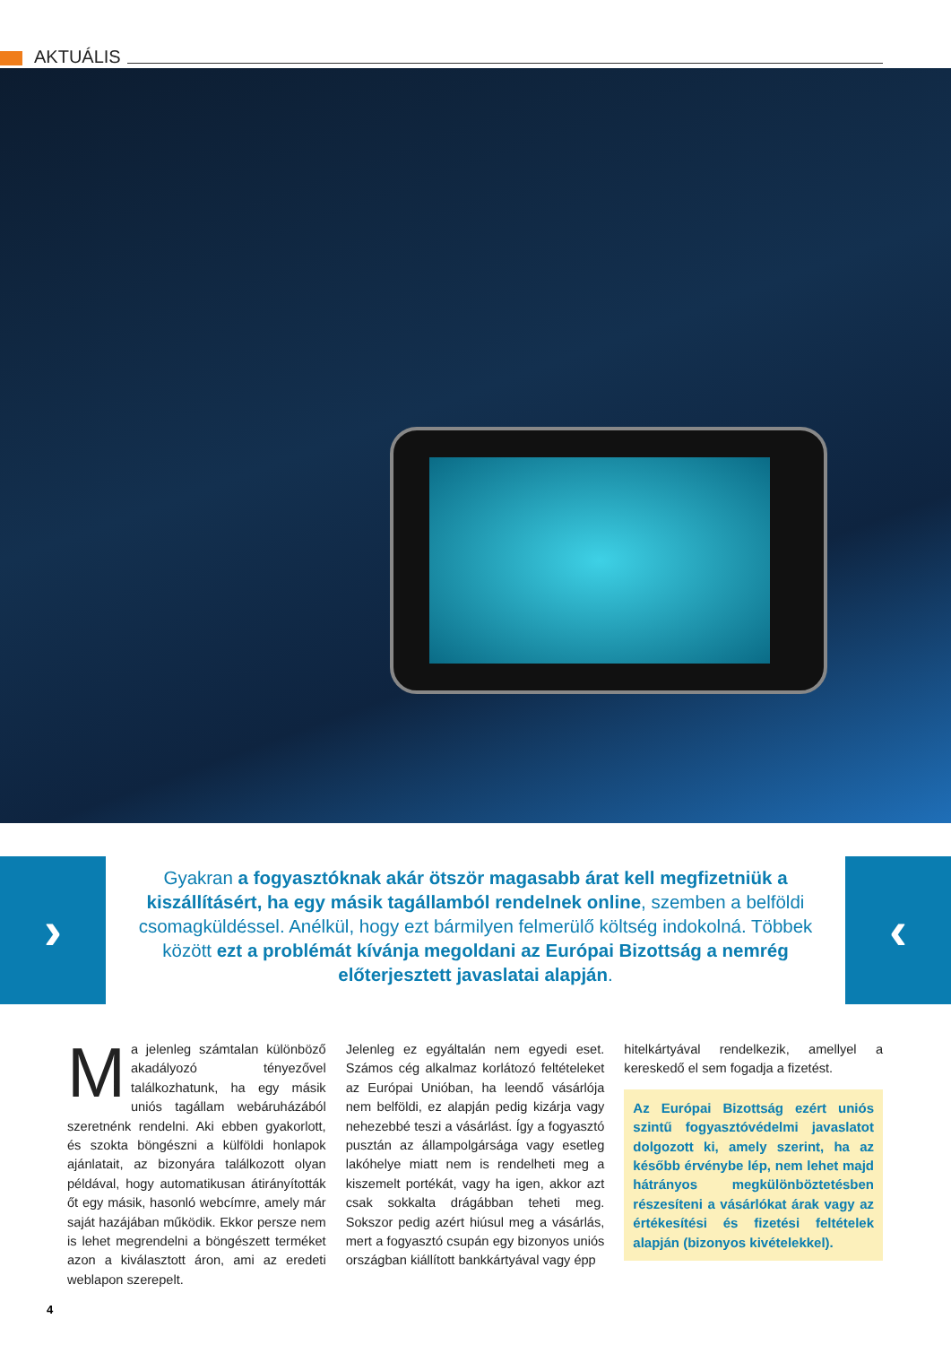AKTUÁLIS
›
Gyakran a fogyasztóknak akár ötször magasabb árat kell megfizetniük a kiszállításért, ha egy másik tagállamból rendelnek online, szemben a belföldi csomagküldéssel. Anélkül, hogy ezt bármilyen felmerülő költség indokolná. Többek között ezt a problémát kívánja megoldani az Európai Bizottság a nemrég előterjesztett javaslatai alapján.
‹
Ma jelenleg számtalan különböző akadályozó tényezővel találkozhatunk, ha egy másik uniós tagállam webáruházából szeretnénk rendelni. Aki ebben gyakorlott, és szokta böngészni a külföldi honlapok ajánlatait, az bizonyára találkozott olyan példával, hogy automatikusan átirányították őt egy másik, hasonló webcímre, amely már saját hazájában működik. Ekkor persze nem is lehet megrendelni a böngészett terméket azon a kiválasztott áron, ami az eredeti weblapon szerepelt.
Jelenleg ez egyáltalán nem egyedi eset. Számos cég alkalmaz korlátozó feltételeket az Európai Unióban, ha leendő vásárlója nem belföldi, ez alapján pedig kizárja vagy nehezebbé teszi a vásárlást. Így a fogyasztó pusztán az állampolgársága vagy esetleg lakóhelye miatt nem is rendelheti meg a kiszemelt portékát, vagy ha igen, akkor azt csak sokkalta drágábban teheti meg. Sokszor pedig azért hiúsul meg a vásárlás, mert a fogyasztó csupán egy bizonyos uniós országban kiállított bankkártyával vagy épp
hitelkártyával rendelkezik, amellyel a kereskedő el sem fogadja a fizetést.
Az Európai Bizottság ezért uniós szintű fogyasztóvédelmi javaslatot dolgozott ki, amely szerint, ha az később érvénybe lép, nem lehet majd hátrányos megkülönböztetésben részesíteni a vásárlókat árak vagy az értékesítési és fizetési feltételek alapján (bizonyos kivételekkel).
4